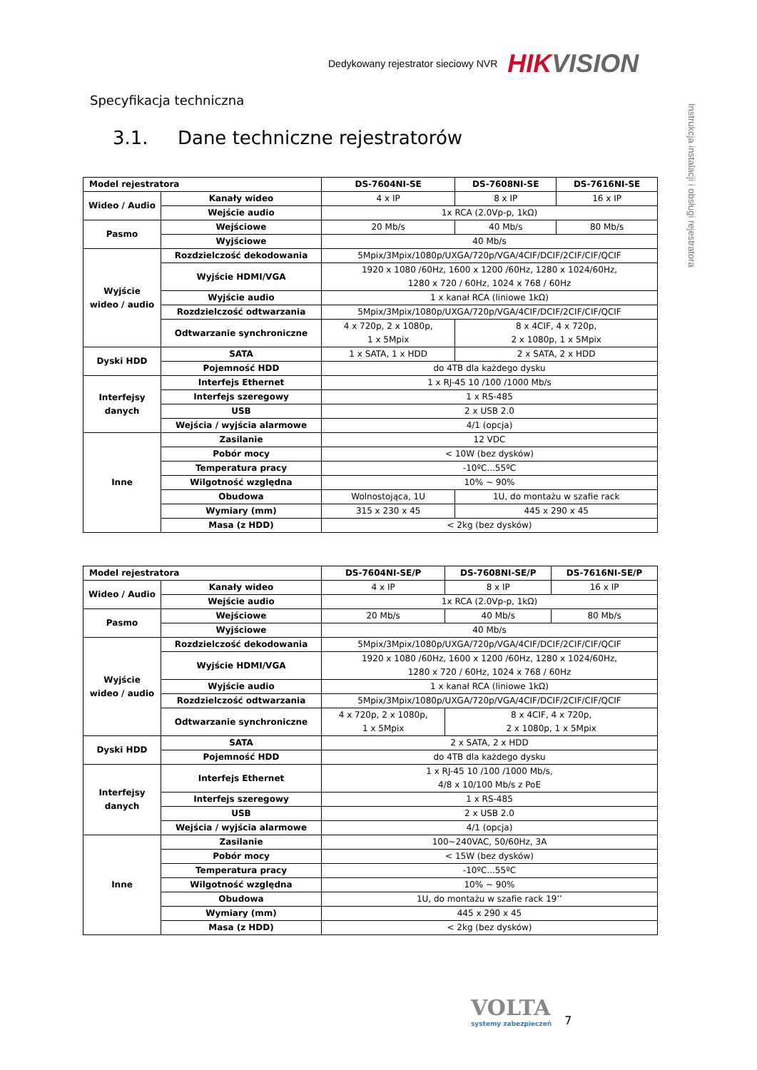Dedykowany rejestrator sieciowy NVR HIKVISION
Instrukcja instalacji i obsługi rejestratora
Specyfikacja techniczna
3.1. Dane techniczne rejestratorów
| Model rejestratora | | DS-7604NI-SE | DS-7608NI-SE | DS-7616NI-SE |
| --- | --- | --- | --- | --- |
| Wideo / Audio | Kanały wideo | 4 x IP | 8 x IP | 16 x IP |
| | Wejście audio | 1x RCA (2.0Vp-p, 1kΩ) | | |
| Pasmo | Wejściowe | 20 Mb/s | 40 Mb/s | 80 Mb/s |
| | Wyjściowe | 40 Mb/s | | |
| Wyjście wideo / audio | Rozdzielczość dekodowania | 5Mpix/3Mpix/1080p/UXGA/720p/VGA/4CIF/DCIF/2CIF/CIF/QCIF | | |
| | Wyjście HDMI/VGA | 1920 x 1080 /60Hz, 1600 x 1200 /60Hz, 1280 x 1024/60Hz, 1280 x 720 / 60Hz, 1024 x 768 / 60Hz | | |
| | Wyjście audio | 1 x kanał RCA (liniowe 1kΩ) | | |
| | Rozdzielczość odtwarzania | 5Mpix/3Mpix/1080p/UXGA/720p/VGA/4CIF/DCIF/2CIF/CIF/QCIF | | |
| | Odtwarzanie synchroniczne | 4 x 720p, 2 x 1080p, 1 x 5Mpix | 8 x 4CIF, 4 x 720p, 2 x 1080p, 1 x 5Mpix | |
| Dyski HDD | SATA | 1 x SATA, 1 x HDD | 2 x SATA, 2 x HDD | |
| | Pojemność HDD | do 4TB dla każdego dysku | | |
| Interfejsy danych | Interfejs Ethernet | 1 x RJ-45 10 /100 /1000 Mb/s | | |
| | Interfejs szeregowy | 1 x RS-485 | | |
| | USB | 2 x USB 2.0 | | |
| | Wejścia / wyjścia alarmowe | 4/1 (opcja) | | |
| Inne | Zasilanie | 12 VDC | | |
| | Pobór mocy | < 10W (bez dysków) | | |
| | Temperatura pracy | -10ºC...55ºC | | |
| | Wilgotność względna | 10% ~ 90% | | |
| | Obudowa | Wolnostojąca, 1U | 1U, do montażu w szafie rack | |
| | Wymiary (mm) | 315 x 230 x 45 | 445 x 290 x 45 | |
| | Masa (z HDD) | < 2kg (bez dysków) | | |
| Model rejestratora | | DS-7604NI-SE/P | DS-7608NI-SE/P | DS-7616NI-SE/P |
| --- | --- | --- | --- | --- |
| Wideo / Audio | Kanały wideo | 4 x IP | 8 x IP | 16 x IP |
| | Wejście audio | 1x RCA (2.0Vp-p, 1kΩ) | | |
| Pasmo | Wejściowe | 20 Mb/s | 40 Mb/s | 80 Mb/s |
| | Wyjściowe | 40 Mb/s | | |
| Wyjście wideo / audio | Rozdzielczość dekodowania | 5Mpix/3Mpix/1080p/UXGA/720p/VGA/4CIF/DCIF/2CIF/CIF/QCIF | | |
| | Wyjście HDMI/VGA | 1920 x 1080 /60Hz, 1600 x 1200 /60Hz, 1280 x 1024/60Hz, 1280 x 720 / 60Hz, 1024 x 768 / 60Hz | | |
| | Wyjście audio | 1 x kanał RCA (liniowe 1kΩ) | | |
| | Rozdzielczość odtwarzania | 5Mpix/3Mpix/1080p/UXGA/720p/VGA/4CIF/DCIF/2CIF/CIF/QCIF | | |
| | Odtwarzanie synchroniczne | 4 x 720p, 2 x 1080p, 1 x 5Mpix | 8 x 4CIF, 4 x 720p, 2 x 1080p, 1 x 5Mpix | |
| Dyski HDD | SATA | 2 x SATA, 2 x HDD | | |
| | Pojemność HDD | do 4TB dla każdego dysku | | |
| Interfejsy danych | Interfejs Ethernet | 1 x RJ-45 10 /100 /1000 Mb/s, 4/8 x 10/100 Mb/s z PoE | | |
| | Interfejs szeregowy | 1 x RS-485 | | |
| | USB | 2 x USB 2.0 | | |
| | Wejścia / wyjścia alarmowe | 4/1 (opcja) | | |
| Inne | Zasilanie | 100~240VAC, 50/60Hz, 3A | | |
| | Pobór mocy | < 15W (bez dysków) | | |
| | Temperatura pracy | -10ºC...55ºC | | |
| | Wilgotność względna | 10% ~ 90% | | |
| | Obudowa | 1U, do montażu w szafie rack 19’’ | | |
| | Wymiary (mm) | 445 x 290 x 45 | | |
| | Masa (z HDD) | < 2kg (bez dysków) | | |
VOLTA
systemy zabezpieczeń
7